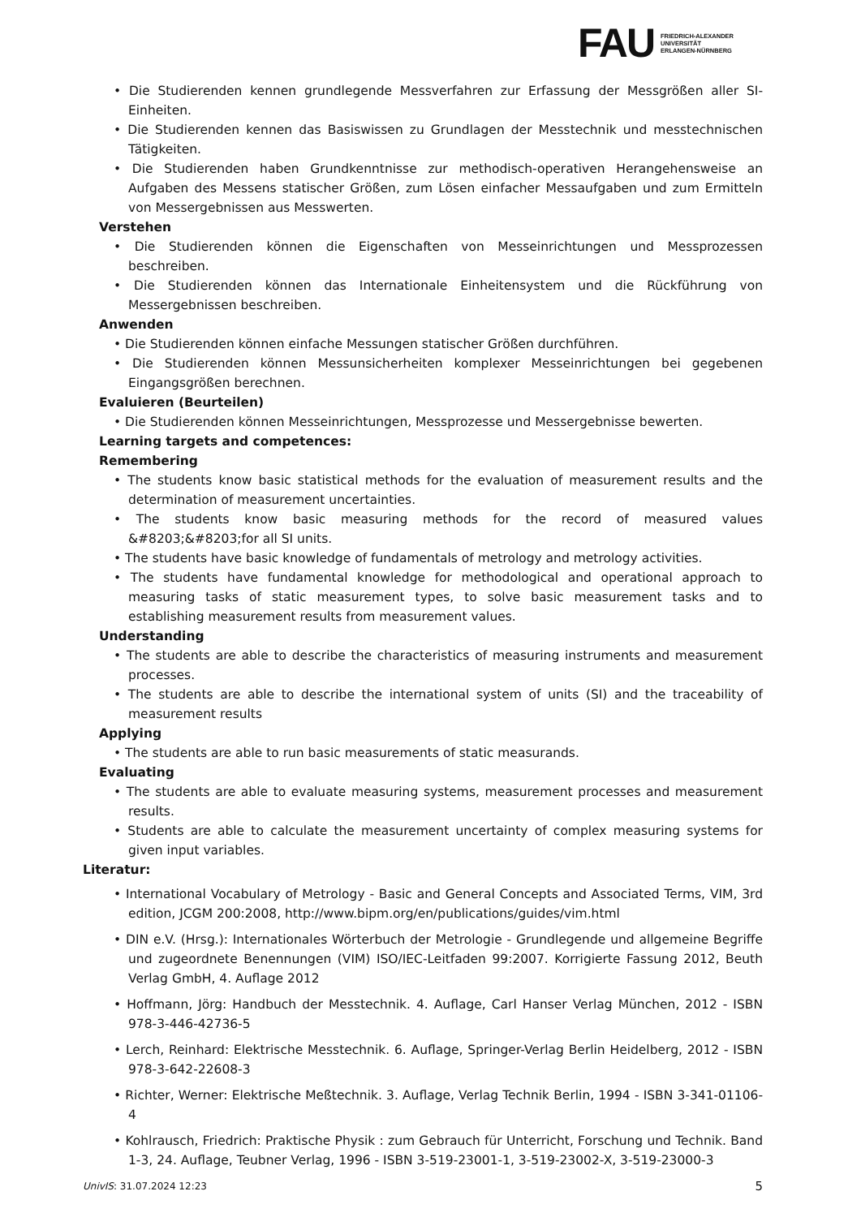FAU
FRIEDRICH-ALEXANDER
UNIVERSITÄT
ERLANGEN-NÜRNBERG
• Die Studierenden kennen grundlegende Messverfahren zur Erfassung der Messgrößen aller SI-Einheiten.
• Die Studierenden kennen das Basiswissen zu Grundlagen der Messtechnik und messtechnischen Tätigkeiten.
• Die Studierenden haben Grundkenntnisse zur methodisch-operativen Herangehensweise an Aufgaben des Messens statischer Größen, zum Lösen einfacher Messaufgaben und zum Ermitteln von Messergebnissen aus Messwerten.
Verstehen
• Die Studierenden können die Eigenschaften von Messeinrichtungen und Messprozessen beschreiben.
• Die Studierenden können das Internationale Einheitensystem und die Rückführung von Messergebnissen beschreiben.
Anwenden
• Die Studierenden können einfache Messungen statischer Größen durchführen.
• Die Studierenden können Messunsicherheiten komplexer Messeinrichtungen bei gegebenen Eingangsgrößen berechnen.
Evaluieren (Beurteilen)
• Die Studierenden können Messeinrichtungen, Messprozesse und Messergebnisse bewerten.
Learning targets and competences:
Remembering
• The students know basic statistical methods for the evaluation of measurement results and the determination of measurement uncertainties.
• The students know basic measuring methods for the record of measured values &#8203;&#8203;for all SI units.
• The students have basic knowledge of fundamentals of metrology and metrology activities.
• The students have fundamental knowledge for methodological and operational approach to measuring tasks of static measurement types, to solve basic measurement tasks and to establishing measurement results from measurement values.
Understanding
• The students are able to describe the characteristics of measuring instruments and measurement processes.
• The students are able to describe the international system of units (SI) and the traceability of measurement results
Applying
• The students are able to run basic measurements of static measurands.
Evaluating
• The students are able to evaluate measuring systems, measurement processes and measurement results.
• Students are able to calculate the measurement uncertainty of complex measuring systems for given input variables.
Literatur:
• International Vocabulary of Metrology - Basic and General Concepts and Associated Terms, VIM, 3rd edition, JCGM 200:2008, http://www.bipm.org/en/publications/guides/vim.html
• DIN e.V. (Hrsg.): Internationales Wörterbuch der Metrologie - Grundlegende und allgemeine Begriffe und zugeordnete Benennungen (VIM) ISO/IEC-Leitfaden 99:2007. Korrigierte Fassung 2012, Beuth Verlag GmbH, 4. Auflage 2012
• Hoffmann, Jörg: Handbuch der Messtechnik. 4. Auflage, Carl Hanser Verlag München, 2012 - ISBN 978-3-446-42736-5
• Lerch, Reinhard: Elektrische Messtechnik. 6. Auflage, Springer-Verlag Berlin Heidelberg, 2012 - ISBN 978-3-642-22608-3
• Richter, Werner: Elektrische Meßtechnik. 3. Auflage, Verlag Technik Berlin, 1994 - ISBN 3-341-01106-4
• Kohlrausch, Friedrich: Praktische Physik : zum Gebrauch für Unterricht, Forschung und Technik. Band 1-3, 24. Auflage, Teubner Verlag, 1996 - ISBN 3-519-23001-1, 3-519-23002-X, 3-519-23000-3
UnivIS: 31.07.2024 12:23 5